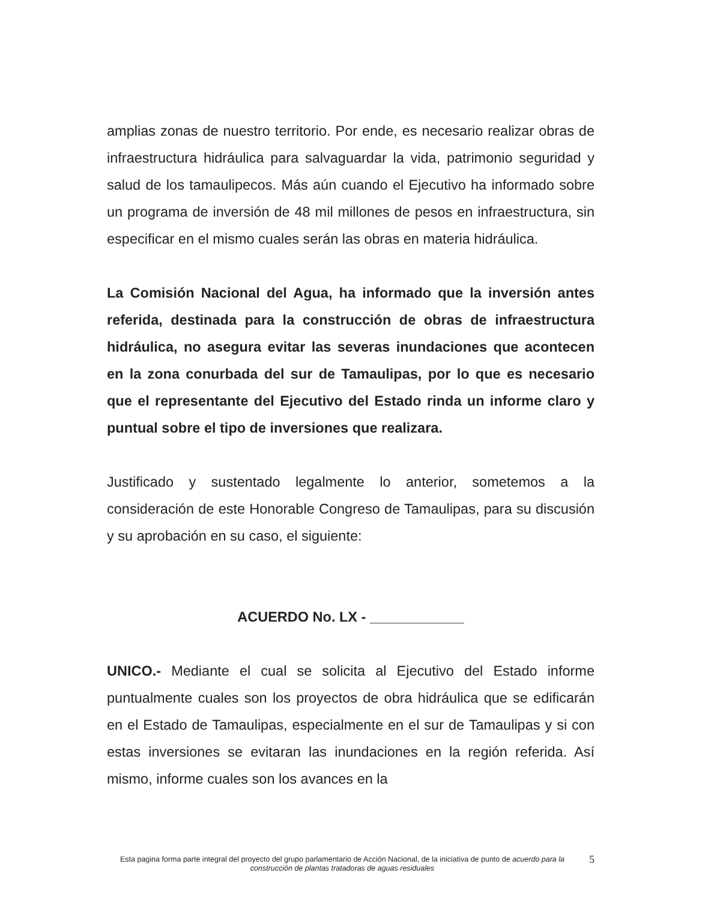amplias zonas de nuestro territorio. Por ende, es necesario realizar obras de infraestructura hidráulica para salvaguardar la vida, patrimonio seguridad y salud de los tamaulipecos. Más aún cuando el Ejecutivo ha informado sobre un programa de inversión de 48 mil millones de pesos en infraestructura, sin especificar en el mismo cuales serán las obras en materia hidráulica.
La Comisión Nacional del Agua, ha informado que la inversión antes referida, destinada para la construcción de obras de infraestructura hidráulica, no asegura evitar las severas inundaciones que acontecen en la zona conurbada del sur de Tamaulipas, por lo que es necesario que el representante del Ejecutivo del Estado rinda un informe claro y puntual sobre el tipo de inversiones que realizara.
Justificado y sustentado legalmente lo anterior, sometemos a la consideración de este Honorable Congreso de Tamaulipas, para su discusión y su aprobación en su caso, el siguiente:
ACUERDO No. LX - ____________
UNICO.- Mediante el cual se solicita al Ejecutivo del Estado informe puntualmente cuales son los proyectos de obra hidráulica que se edificarán en el Estado de Tamaulipas, especialmente en el sur de Tamaulipas y si con estas inversiones se evitaran las inundaciones en la región referida. Así mismo, informe cuales son los avances en la
Esta pagina forma parte integral del proyecto del grupo parlamentario de Acción Nacional, de la iniciativa de punto de acuerdo para la construcción de plantas tratadoras de aguas residuales
5